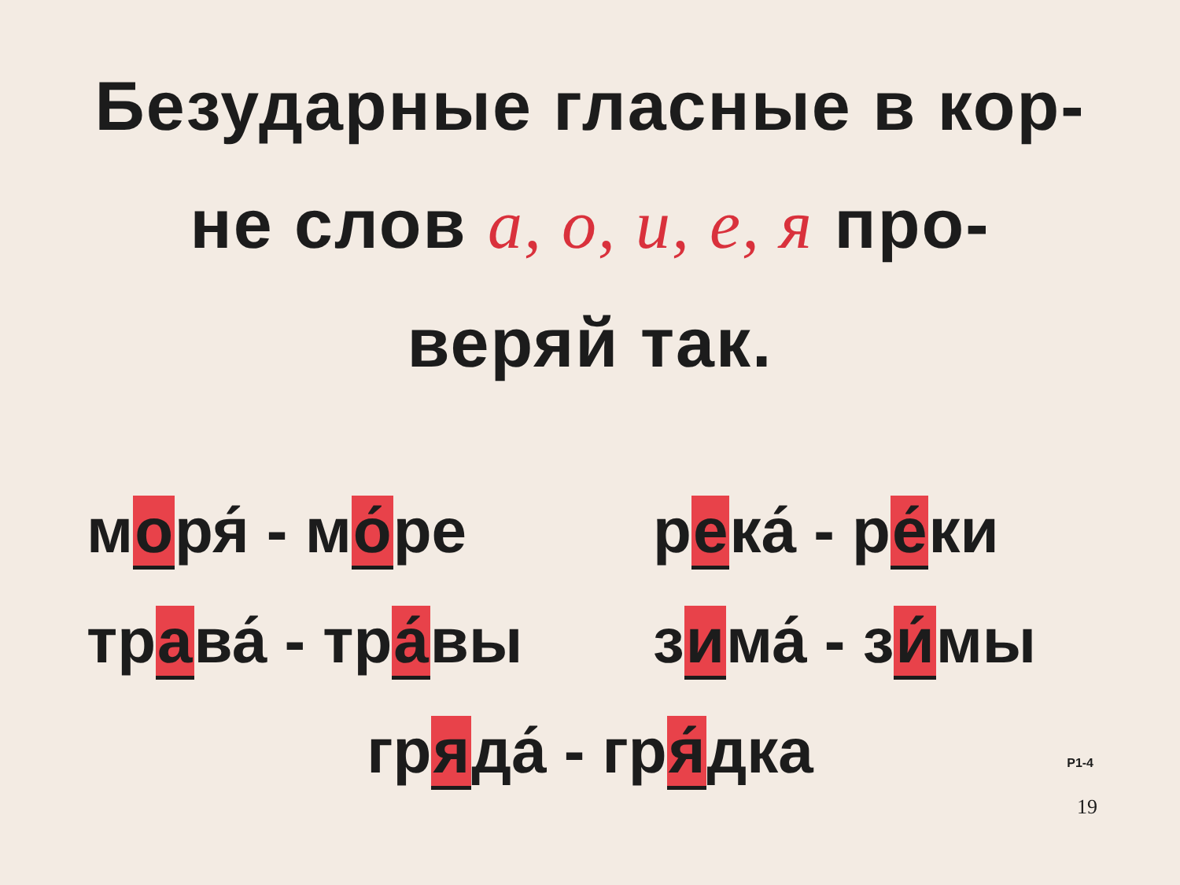Безударные гласные в кор-
не слов а, о, и, е, я про-
веряй так.
моря́ - мо́ре
река́ - ре́ки
трава́ - тра́вы
зима́ - зи́мы
гряда́ - гря́дка
Р1-4
19